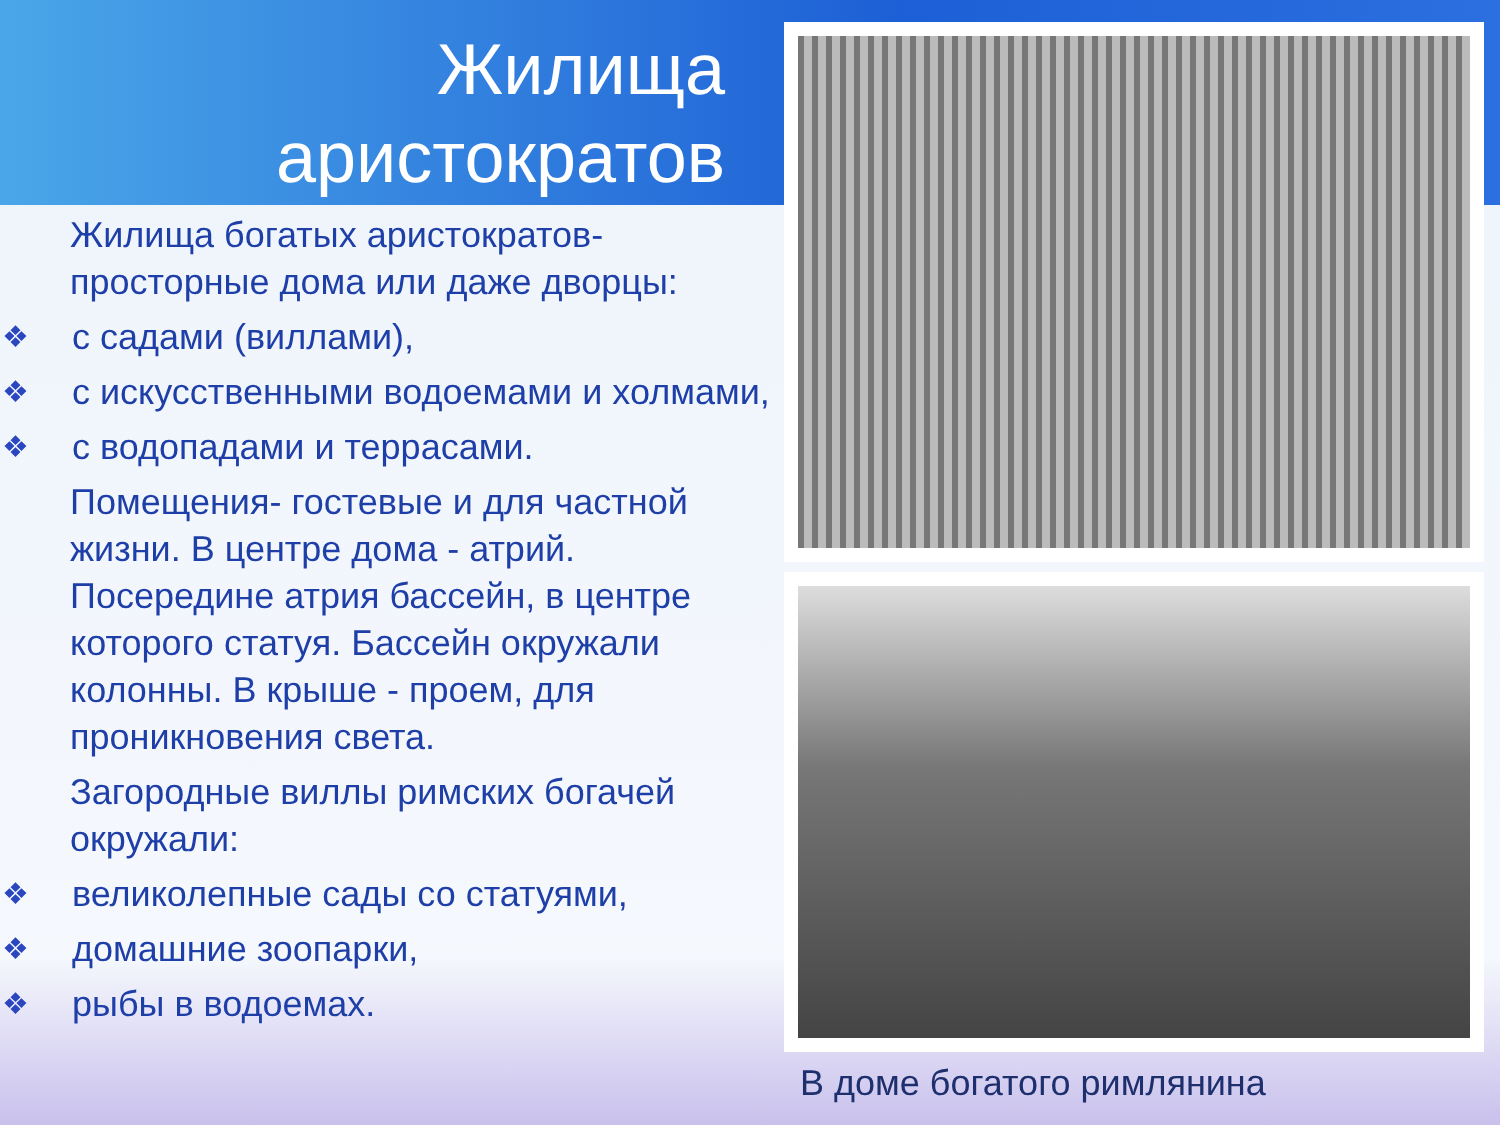Жилища
аристократов
Жилища богатых аристократов- просторные дома или даже дворцы:
❖
с садами (виллами),
❖
с искусственными водоемами и холмами,
❖
с водопадами и террасами.
Помещения- гостевые и для частной жизни. В центре дома - атрий. Посередине атрия бассейн, в центре которого статуя. Бассейн окружали колонны. В крыше - проем, для проникновения света.
Загородные виллы римских богачей окружали:
❖
великолепные сады со статуями,
❖
домашние зоопарки,
❖
рыбы в водоемах.
В доме богатого римлянина